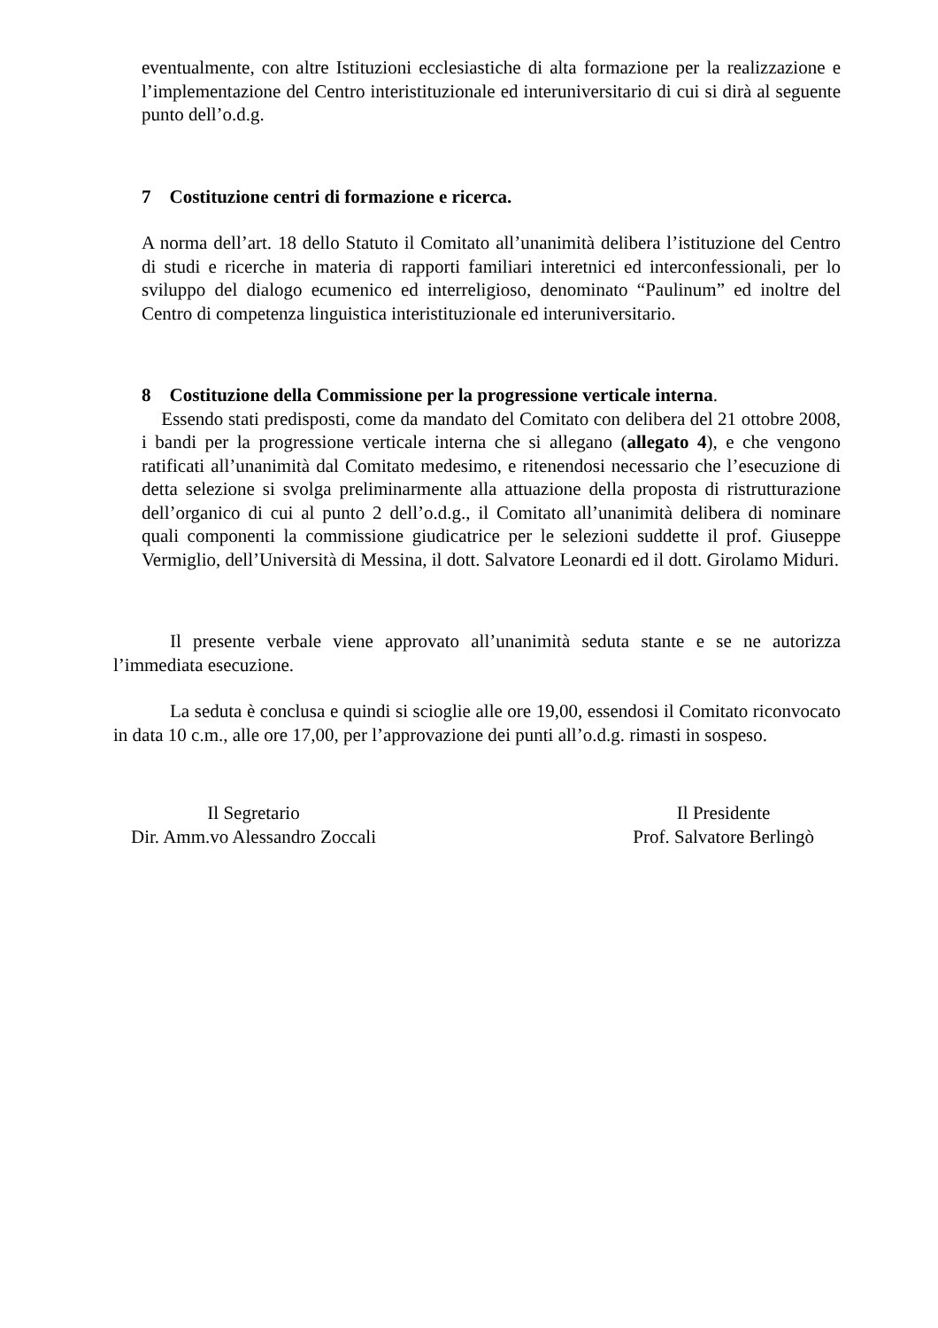eventualmente, con altre Istituzioni ecclesiastiche di alta formazione per la realizzazione e l’implementazione del Centro interistituzionale ed interuniversitario di cui si dirà al seguente punto dell’o.d.g.
7 Costituzione centri di formazione e ricerca.
A norma dell’art. 18 dello Statuto il Comitato all’unanimità delibera l’istituzione del Centro di studi e ricerche in materia di rapporti familiari interetnici ed interconfessionali, per lo sviluppo del dialogo ecumenico ed interreligioso, denominato “Paulinum” ed inoltre del Centro di competenza linguistica interistituzionale ed interuniversitario.
8 Costituzione della Commissione per la progressione verticale interna.
Essendo stati predisposti, come da mandato del Comitato con delibera del 21 ottobre 2008, i bandi per la progressione verticale interna che si allegano (allegato 4), e che vengono ratificati all’unanimità dal Comitato medesimo, e ritenendosi necessario che l’esecuzione di detta selezione si svolga preliminarmente alla attuazione della proposta di ristrutturazione dell’organico di cui al punto 2 dell’o.d.g., il Comitato all’unanimità delibera di nominare quali componenti la commissione giudicatrice per le selezioni suddette il prof. Giuseppe Vermiglio, dell’Università di Messina, il dott. Salvatore Leonardi ed il dott. Girolamo Miduri.
Il presente verbale viene approvato all’unanimità seduta stante e se ne autorizza l’immediata esecuzione.
La seduta è conclusa e quindi si scioglie alle ore 19,00, essendosi il Comitato riconvocato in data 10 c.m., alle ore 17,00, per l’approvazione dei punti all’o.d.g. rimasti in sospeso.
Il Segretario
Dir. Amm.vo Alessandro Zoccali
Il Presidente
Prof. Salvatore Berlingò